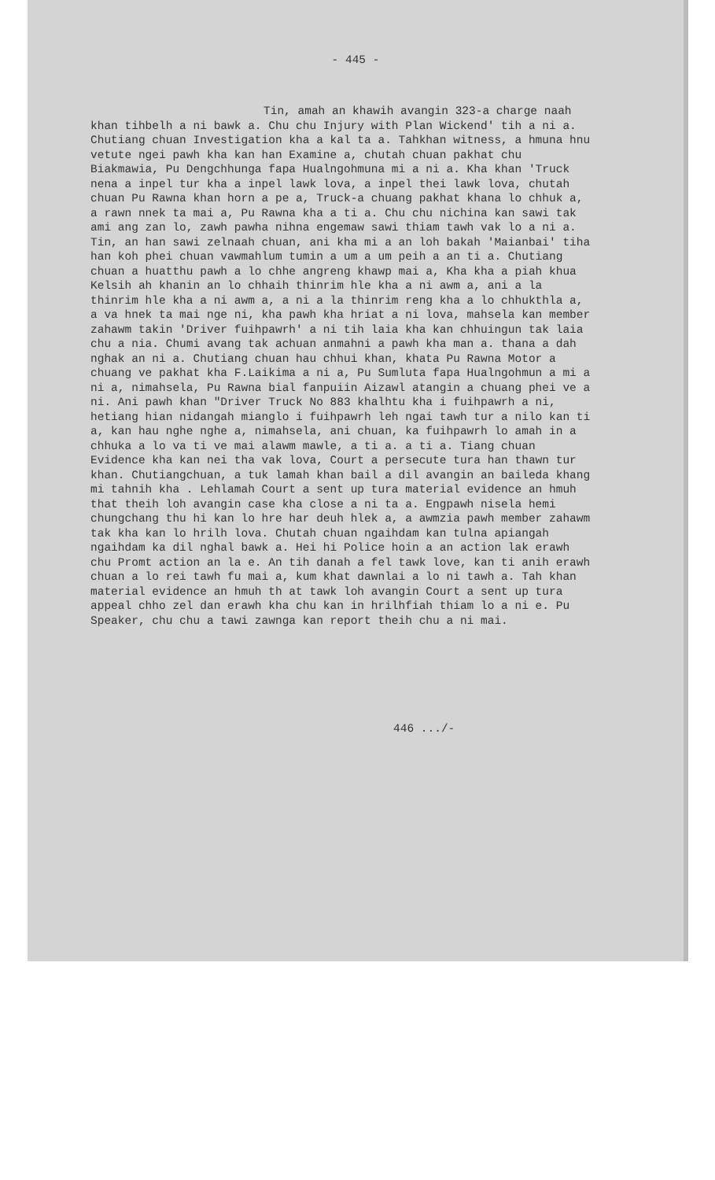- 445 -
Tin, amah an khawih avangin 323-a charge naah khan tihbelh a ni bawk a. Chu chu Injury with Plan Wickend' tih a ni a. Chutiang chuan Investigation kha a kal ta a. Tahkhan witness, a hmuna hnu vetute ngei pawh kha kan han Examine a, chutah chuan pakhat chu Biakmawia, Pu Dengchhunga fapa Hualngohmuna mi a ni a. Kha khan 'Truck nena a inpel tur kha a inpel lawk lova, a inpel thei lawk lova, chutah chuan Pu Rawna khan horn a pe a, Truck-a chuang pakhat khana lo chhuk a, a rawn nnek ta mai a, Pu Rawna kha a ti a. Chu chu nichina kan sawi tak ami ang zan lo, zawh pawha nihna engemaw sawi thiam tawh vak lo a ni a. Tin, an han sawi zelnaah chuan, ani kha mi a an loh bakah 'Maianbai' tiha han koh phei chuan vawmahlum tumin a um a um peih a an ti a. Chutiang chuan a huatthu pawh a lo chhe angreng khawp mai a, Kha kha a piah khua Kelsih ah khanin an lo chhaih thinrim hle kha a ni awm a, ani a la thinrim hle kha a ni awm a, a ni a la thinrim reng kha a lo chhukthla a, a va hnek ta mai nge ni, kha pawh kha hriat a ni lova, mahsela kan member zahawm takin 'Driver fuihpawrh' a ni tih laia kha kan chhuingun tak laia chu a nia. Chumi avang tak achuan anmahni a pawh kha man a. thana a dah nghak an ni a. Chutiang chuan hau chhui khan, khata Pu Rawna Motor a chuang ve pakhat kha F.Laikima a ni a, Pu Sumluta fapa Hualngohmun a mi a ni a, nimahsela, Pu Rawna bial fanpuiin Aizawl atangin a chuang phei ve a ni. Ani pawh khan "Driver Truck No 883 khalhtu kha i fuihpawrh a ni, hetiang hian nidangah mianglo i fuihpawrh leh ngai tawh tur a nilo kan ti a, kan hau nghe nghe a, nimahsela, ani chuan, ka fuihpawrh lo amah in a chhuka a lo va ti ve mai alawm mawle, a ti a. a ti a. Tiang chuan Evidence kha kan nei tha vak lova, Court a persecute tura han thawn tur khan. Chutiangchuan, a tuk lamah khan bail a dil avangin an baileda khang mi tahnih kha . Lehlamah Court a sent up tura material evidence an hmuh that theih loh avangin case kha close a ni ta a. Engpawh nisela hemi chungchang thu hi kan lo hre har deuh hlek a, a awmzia pawh member zahawm tak kha kan lo hrilh lova. Chutah chuan ngaihdam kan tulna apiangah ngaihdam ka dil nghal bawk a. Hei hi Police hoin a an action lak erawh chu Promt action an la e. An tih danah a fel tawk love, kan ti anih erawh chuan a lo rei tawh fu mai a, kum khat dawnlai a lo ni tawh a. Tah khan material evidence an hmuh th at tawk loh avangin Court a sent up tura appeal chho zel dan erawh kha chu kan in hrilhfiah thiam lo a ni e. Pu Speaker, chu chu a tawi zawnga kan report theih chu a ni mai.
446 .../-